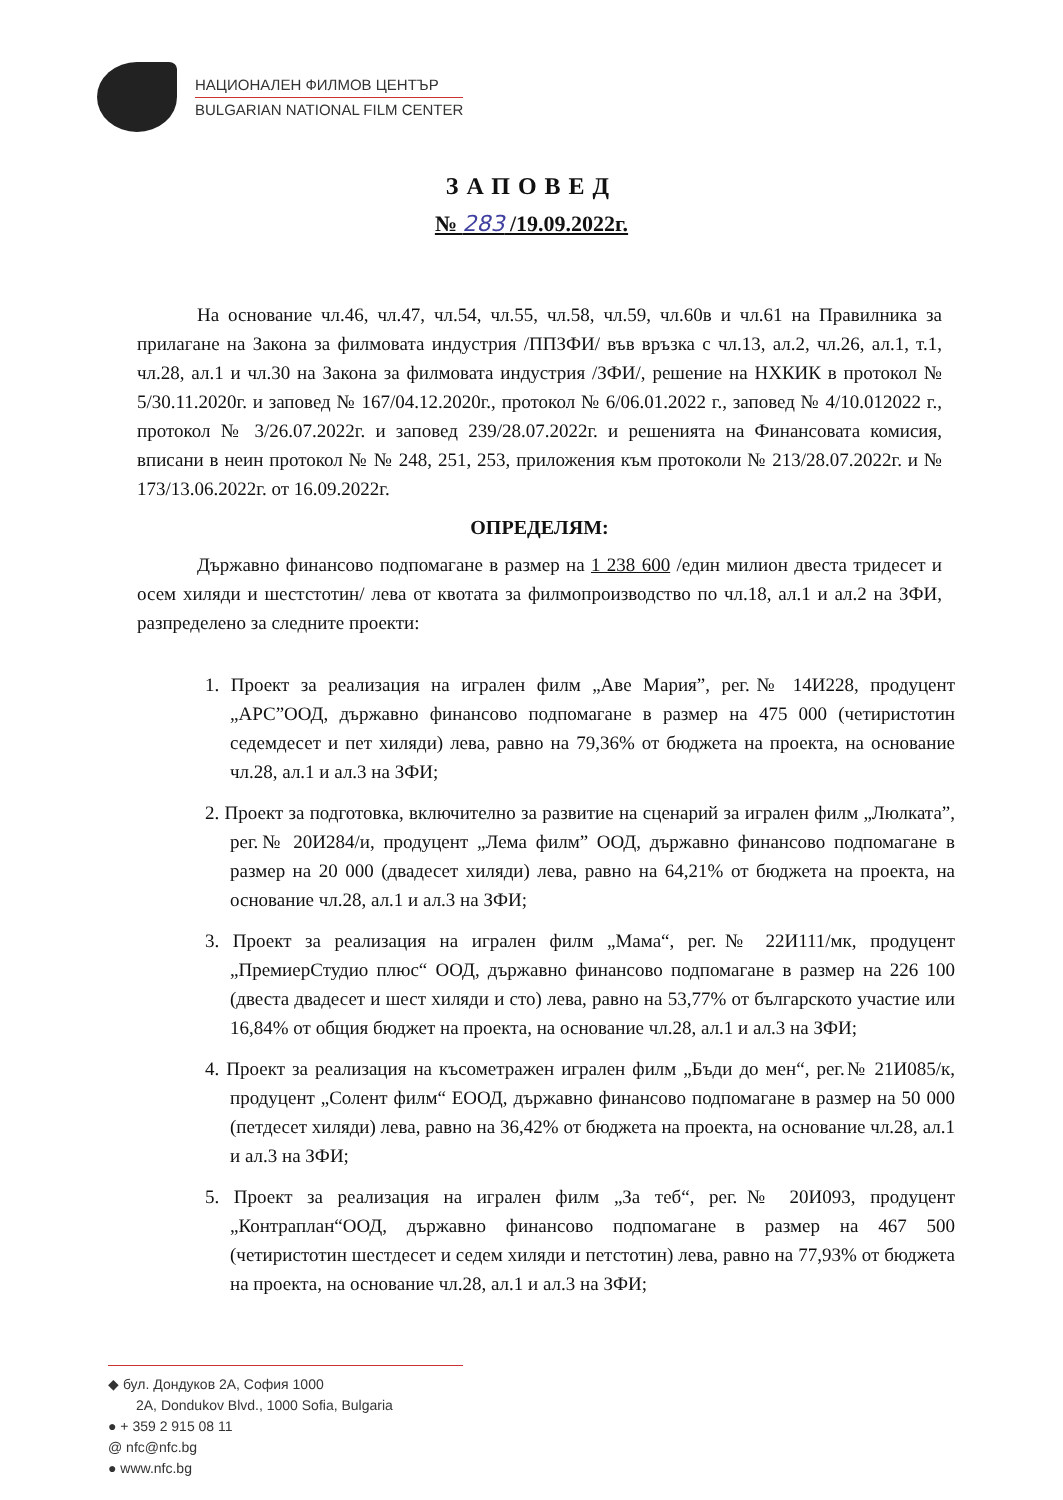НАЦИОНАЛЕН ФИЛМОВ ЦЕНТЪР
BULGARIAN NATIONAL FILM CENTER
ЗАПОВЕД
№ 283 /19.09.2022г.
На основание чл.46, чл.47, чл.54, чл.55, чл.58, чл.59, чл.60в и чл.61 на Правилника за прилагане на Закона за филмовата индустрия /ППЗФИ/ във връзка с чл.13, ал.2, чл.26, ал.1, т.1, чл.28, ал.1 и чл.30 на Закона за филмовата индустрия /ЗФИ/, решение на НХКИК в протокол № 5/30.11.2020г. и заповед № 167/04.12.2020г., протокол № 6/06.01.2022 г., заповед № 4/10.012022 г., протокол № 3/26.07.2022г. и заповед 239/28.07.2022г. и решенията на Финансовата комисия, вписани в неин протокол № № 248, 251, 253, приложения към протоколи № 213/28.07.2022г. и № 173/13.06.2022г. от 16.09.2022г.
ОПРЕДЕЛЯМ:
Държавно финансово подпомагане в размер на 1 238 600 /един милион двеста тридесет и осем хиляди и шестстотин/ лева от квотата за филмопроизводство по чл.18, ал.1 и ал.2 на ЗФИ, разпределено за следните проекти:
1. Проект за реализация на игрален филм „Аве Мария”, рег.№ 14И228, продуцент „АРС”ООД, държавно финансово подпомагане в размер на 475 000 (четиристотин седемдесет и пет хиляди) лева, равно на 79,36% от бюджета на проекта, на основание чл.28, ал.1 и ал.3 на ЗФИ;
2. Проект за подготовка, включително за развитие на сценарий за игрален филм „Люлката”, рег.№ 20И284/и, продуцент „Лема филм” ООД, държавно финансово подпомагане в размер на 20 000 (двадесет хиляди) лева, равно на 64,21% от бюджета на проекта, на основание чл.28, ал.1 и ал.3 на ЗФИ;
3. Проект за реализация на игрален филм „Мама“, рег.№ 22И111/мк, продуцент „ПремиерСтудио плюс“ ООД, държавно финансово подпомагане в размер на 226 100 (двеста двадесет и шест хиляди и сто) лева, равно на 53,77% от българското участие или 16,84% от общия бюджет на проекта, на основание чл.28, ал.1 и ал.3 на ЗФИ;
4. Проект за реализация на късометражен игрален филм „Бъди до мен“, рег.№ 21И085/к, продуцент „Солент филм“ ЕООД, държавно финансово подпомагане в размер на 50 000 (петдесет хиляди) лева, равно на 36,42% от бюджета на проекта, на основание чл.28, ал.1 и ал.3 на ЗФИ;
5. Проект за реализация на игрален филм „За теб“, рег.№ 20И093, продуцент „Контраплан“ООД, държавно финансово подпомагане в размер на 467 500 (четиристотин шестдесет и седем хиляди и петстотин) лева, равно на 77,93% от бюджета на проекта, на основание чл.28, ал.1 и ал.3 на ЗФИ;
◆ бул. Дондуков 2А, София 1000
2A, Dondukov Blvd., 1000 Sofia, Bulgaria
● + 359 2 915 08 11
@ nfc@nfc.bg
● www.nfc.bg